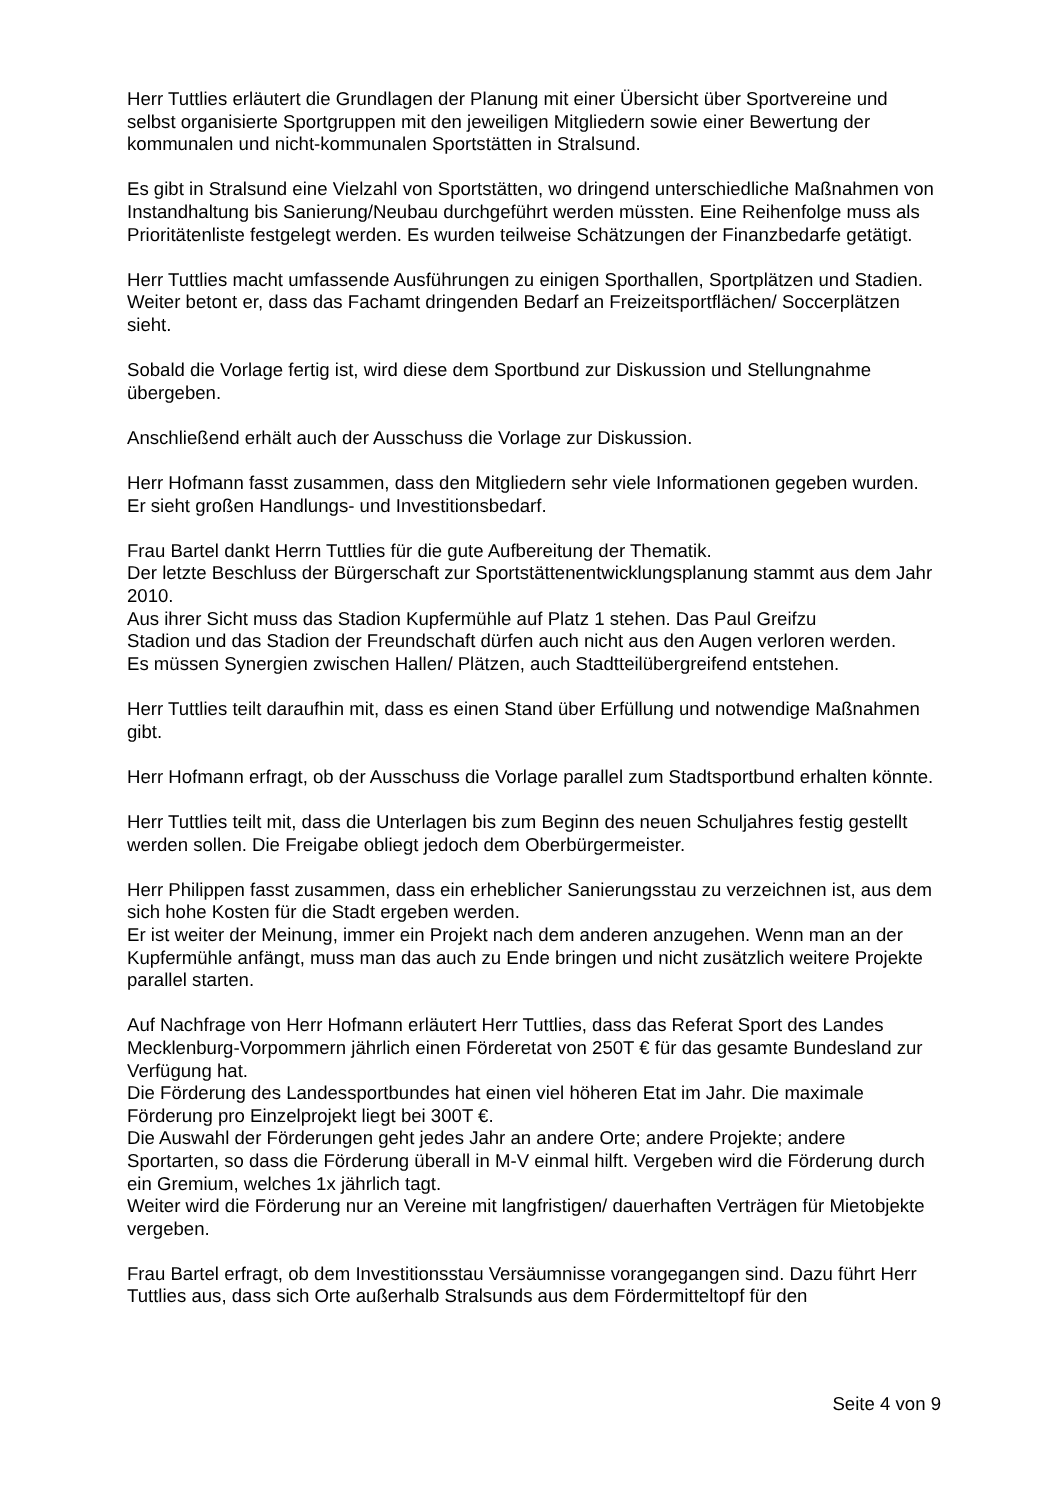Herr Tuttlies erläutert die Grundlagen der Planung mit einer Übersicht über Sportvereine und selbst organisierte Sportgruppen mit den jeweiligen Mitgliedern sowie einer Bewertung der kommunalen und nicht-kommunalen Sportstätten in Stralsund.
Es gibt in Stralsund eine Vielzahl von Sportstätten, wo dringend unterschiedliche Maßnahmen von Instandhaltung bis Sanierung/Neubau durchgeführt werden müssten. Eine Reihenfolge muss als Prioritätenliste festgelegt werden. Es wurden teilweise Schätzungen der Finanzbedarfe getätigt.
Herr Tuttlies macht umfassende Ausführungen zu einigen Sporthallen, Sportplätzen und Stadien. Weiter betont er, dass das Fachamt dringenden Bedarf an Freizeitsportflächen/ Soccerplätzen sieht.
Sobald die Vorlage fertig ist, wird diese dem Sportbund zur Diskussion und Stellungnahme übergeben.
Anschließend erhält auch der Ausschuss die Vorlage zur Diskussion.
Herr Hofmann fasst zusammen, dass den Mitgliedern sehr viele Informationen gegeben wurden. Er sieht großen Handlungs- und Investitionsbedarf.
Frau Bartel dankt Herrn Tuttlies für die gute Aufbereitung der Thematik.
Der letzte Beschluss der Bürgerschaft zur Sportstättenentwicklungsplanung stammt aus dem Jahr 2010.
Aus ihrer Sicht muss das Stadion Kupfermühle auf Platz 1 stehen. Das Paul Greifzu
Stadion und das Stadion der Freundschaft dürfen auch nicht aus den Augen verloren werden.
Es müssen Synergien zwischen Hallen/ Plätzen, auch Stadtteilübergreifend entstehen.
Herr Tuttlies teilt daraufhin mit, dass es einen Stand über Erfüllung und notwendige Maßnahmen gibt.
Herr Hofmann erfragt, ob der Ausschuss die Vorlage parallel zum Stadtsportbund erhalten könnte.
Herr Tuttlies teilt mit, dass die Unterlagen bis zum Beginn des neuen Schuljahres festig gestellt werden sollen. Die Freigabe obliegt jedoch dem Oberbürgermeister.
Herr Philippen fasst zusammen, dass ein erheblicher Sanierungsstau zu verzeichnen ist, aus dem sich hohe Kosten für die Stadt ergeben werden.
Er ist weiter der Meinung, immer ein Projekt nach dem anderen anzugehen. Wenn man an der Kupfermühle anfängt, muss man das auch zu Ende bringen und nicht zusätzlich weitere Projekte parallel starten.
Auf Nachfrage von Herr Hofmann erläutert Herr Tuttlies, dass das Referat Sport des Landes Mecklenburg-Vorpommern jährlich einen Förderetat von 250T € für das gesamte Bundesland zur Verfügung hat.
Die Förderung des Landessportbundes hat einen viel höheren Etat im Jahr. Die maximale Förderung pro Einzelprojekt liegt bei 300T €.
Die Auswahl der Förderungen geht jedes Jahr an andere Orte; andere Projekte; andere Sportarten, so dass die Förderung überall in M-V einmal hilft. Vergeben wird die Förderung durch ein Gremium, welches 1x jährlich tagt.
Weiter wird die Förderung nur an Vereine mit langfristigen/ dauerhaften Verträgen für Mietobjekte vergeben.
Frau Bartel erfragt, ob dem Investitionsstau Versäumnisse vorangegangen sind. Dazu führt Herr Tuttlies aus, dass sich Orte außerhalb Stralsunds aus dem Fördermitteltopf für den
Seite 4 von 9